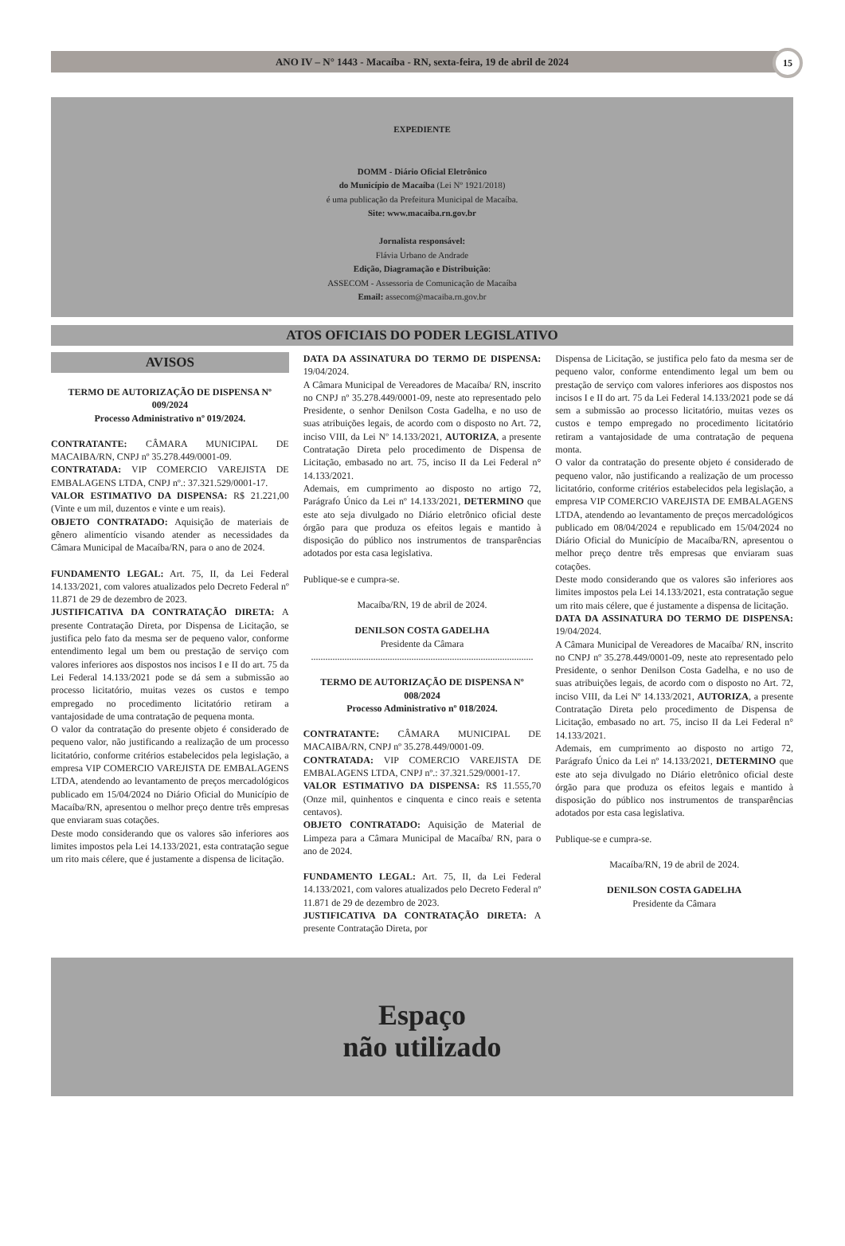ANO IV – N° 1443 - Macaíba - RN, sexta-feira, 19 de abril de 2024
15
EXPEDIENTE
DOMM - Diário Oficial Eletrônico
do Município de Macaíba (Lei Nº 1921/2018)
é uma publicação da Prefeitura Municipal de Macaíba.
Site: www.macaiba.rn.gov.br
Jornalista responsável:
Flávia Urbano de Andrade
Edição, Diagramação e Distribuição:
ASSECOM - Assessoria de Comunicação de Macaíba
Email: assecom@macaiba.rn.gov.br
ATOS OFICIAIS DO PODER LEGISLATIVO
AVISOS
TERMO DE AUTORIZAÇÃO DE DISPENSA Nº 009/2024
Processo Administrativo nº 019/2024.
CONTRATANTE: CÂMARA MUNICIPAL DE MACAIBA/RN, CNPJ nº 35.278.449/0001-09.
CONTRATADA: VIP COMERCIO VAREJISTA DE EMBALAGENS LTDA, CNPJ nº.: 37.321.529/0001-17.
VALOR ESTIMATIVO DA DISPENSA: R$ 21.221,00 (Vinte e um mil, duzentos e vinte e um reais).
OBJETO CONTRATADO: Aquisição de materiais de gênero alimentício visando atender as necessidades da Câmara Municipal de Macaíba/RN, para o ano de 2024.
FUNDAMENTO LEGAL: Art. 75, II, da Lei Federal 14.133/2021, com valores atualizados pelo Decreto Federal nº 11.871 de 29 de dezembro de 2023.
JUSTIFICATIVA DA CONTRATAÇÃO DIRETA: A presente Contratação Direta, por Dispensa de Licitação, se justifica pelo fato da mesma ser de pequeno valor, conforme entendimento legal um bem ou prestação de serviço com valores inferiores aos dispostos nos incisos I e II do art. 75 da Lei Federal 14.133/2021 pode se dá sem a submissão ao processo licitatório, muitas vezes os custos e tempo empregado no procedimento licitatório retiram a vantajosidade de uma contratação de pequena monta.
O valor da contratação do presente objeto é considerado de pequeno valor, não justificando a realização de um processo licitatório, conforme critérios estabelecidos pela legislação, a empresa VIP COMERCIO VAREJISTA DE EMBALAGENS LTDA, atendendo ao levantamento de preços mercadológicos publicado em 15/04/2024 no Diário Oficial do Município de Macaíba/RN, apresentou o melhor preço dentre três empresas que enviaram suas cotações.
Deste modo considerando que os valores são inferiores aos limites impostos pela Lei 14.133/2021, esta contratação segue um rito mais célere, que é justamente a dispensa de licitação.
DATA DA ASSINATURA DO TERMO DE DISPENSA: 19/04/2024.
A Câmara Municipal de Vereadores de Macaíba/ RN, inscrito no CNPJ nº 35.278.449/0001-09, neste ato representado pelo Presidente, o senhor Denilson Costa Gadelha, e no uso de suas atribuições legais, de acordo com o disposto no Art. 72, inciso VIII, da Lei Nº 14.133/2021, AUTORIZA, a presente Contratação Direta pelo procedimento de Dispensa de Licitação, embasado no art. 75, inciso II da Lei Federal n° 14.133/2021.
Ademais, em cumprimento ao disposto no artigo 72, Parágrafo Único da Lei nº 14.133/2021, DETERMINO que este ato seja divulgado no Diário eletrônico oficial deste órgão para que produza os efeitos legais e mantido à disposição do público nos instrumentos de transparências adotados por esta casa legislativa.
Publique-se e cumpra-se.
Macaíba/RN, 19 de abril de 2024.
DENILSON COSTA GADELHA
Presidente da Câmara
.............................................................................................
TERMO DE AUTORIZAÇÃO DE DISPENSA Nº 008/2024
Processo Administrativo nº 018/2024.
CONTRATANTE: CÂMARA MUNICIPAL DE MACAIBA/RN, CNPJ nº 35.278.449/0001-09.
CONTRATADA: VIP COMERCIO VAREJISTA DE EMBALAGENS LTDA, CNPJ nº.: 37.321.529/0001-17.
VALOR ESTIMATIVO DA DISPENSA: R$ 11.555,70 (Onze mil, quinhentos e cinquenta e cinco reais e setenta centavos).
OBJETO CONTRATADO: Aquisição de Material de Limpeza para a Câmara Municipal de Macaíba/ RN, para o ano de 2024.
FUNDAMENTO LEGAL: Art. 75, II, da Lei Federal 14.133/2021, com valores atualizados pelo Decreto Federal nº 11.871 de 29 de dezembro de 2023.
JUSTIFICATIVA DA CONTRATAÇÃO DIRETA: A presente Contratação Direta, por
Dispensa de Licitação, se justifica pelo fato da mesma ser de pequeno valor, conforme entendimento legal um bem ou prestação de serviço com valores inferiores aos dispostos nos incisos I e II do art. 75 da Lei Federal 14.133/2021 pode se dá sem a submissão ao processo licitatório, muitas vezes os custos e tempo empregado no procedimento licitatório retiram a vantajosidade de uma contratação de pequena monta.
O valor da contratação do presente objeto é considerado de pequeno valor, não justificando a realização de um processo licitatório, conforme critérios estabelecidos pela legislação, a empresa VIP COMERCIO VAREJISTA DE EMBALAGENS LTDA, atendendo ao levantamento de preços mercadológicos publicado em 08/04/2024 e republicado em 15/04/2024 no Diário Oficial do Município de Macaíba/RN, apresentou o melhor preço dentre três empresas que enviaram suas cotações.
Deste modo considerando que os valores são inferiores aos limites impostos pela Lei 14.133/2021, esta contratação segue um rito mais célere, que é justamente a dispensa de licitação.
DATA DA ASSINATURA DO TERMO DE DISPENSA: 19/04/2024.
A Câmara Municipal de Vereadores de Macaíba/ RN, inscrito no CNPJ nº 35.278.449/0001-09, neste ato representado pelo Presidente, o senhor Denilson Costa Gadelha, e no uso de suas atribuições legais, de acordo com o disposto no Art. 72, inciso VIII, da Lei Nº 14.133/2021, AUTORIZA, a presente Contratação Direta pelo procedimento de Dispensa de Licitação, embasado no art. 75, inciso II da Lei Federal n° 14.133/2021.
Ademais, em cumprimento ao disposto no artigo 72, Parágrafo Único da Lei nº 14.133/2021, DETERMINO que este ato seja divulgado no Diário eletrônico oficial deste órgão para que produza os efeitos legais e mantido à disposição do público nos instrumentos de transparências adotados por esta casa legislativa.
Publique-se e cumpra-se.
Macaíba/RN, 19 de abril de 2024.
DENILSON COSTA GADELHA
Presidente da Câmara
Espaço
não utilizado